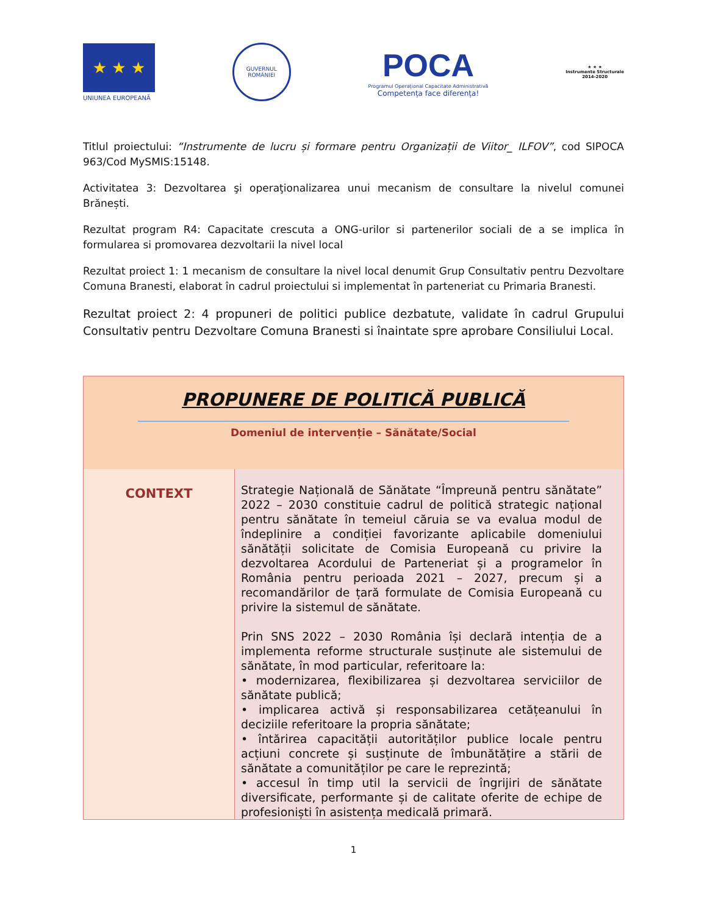★ ★ ★
UNIUNEA EUROPEANĂ
GUVERNUL ROMÂNIEI
POCA
Programul Operațional Capacitate Administrativă
Competența face diferența!
★ ★ ★
Instrumente Structurale
2014-2020
Titlul proiectului: “Instrumente de lucru și formare pentru Organizații de Viitor_ ILFOV”, cod SIPOCA 963/Cod MySMIS:15148.
Activitatea 3: Dezvoltarea şi operaţionalizarea unui mecanism de consultare la nivelul comunei Brănești.
Rezultat program R4: Capacitate crescuta a ONG-urilor si partenerilor sociali de a se implica în formularea si promovarea dezvoltarii la nivel local
Rezultat proiect 1: 1 mecanism de consultare la nivel local denumit Grup Consultativ pentru Dezvoltare Comuna Branesti, elaborat în cadrul proiectului si implementat în parteneriat cu Primaria Branesti.
Rezultat proiect 2: 4 propuneri de politici publice dezbatute, validate în cadrul Grupului Consultativ pentru Dezvoltare Comuna Branesti si înaintate spre aprobare Consiliului Local.
| PROPUNERE DE POLITICĂ PUBLICĂ Domeniul de intervenție – Sănătate/Social | |
| CONTEXT | Strategie Națională de Sănătate “Împreună pentru sănătate” 2022 – 2030 constituie cadrul de politică strategic național pentru sănătate în temeiul căruia se va evalua modul de îndeplinire a condiției favorizante aplicabile domeniului sănătății solicitate de Comisia Europeană cu privire la dezvoltarea Acordului de Parteneriat și a programelor în România pentru perioada 2021 – 2027, precum și a recomandărilor de țară formulate de Comisia Europeană cu privire la sistemul de sănătate. Prin SNS 2022 – 2030 România își declară intenția de a implementa reforme structurale susținute ale sistemului de sănătate, în mod particular, referitoare la: • modernizarea, flexibilizarea și dezvoltarea serviciilor de sănătate publică; • implicarea activă și responsabilizarea cetățeanului în deciziile referitoare la propria sănătate; • întărirea capacității autorităților publice locale pentru acțiuni concrete și susținute de îmbunătățire a stării de sănătate a comunităților pe care le reprezintă; • accesul în timp util la servicii de îngrijiri de sănătate diversificate, performante și de calitate oferite de echipe de profesioniști în asistența medicală primară. |
1